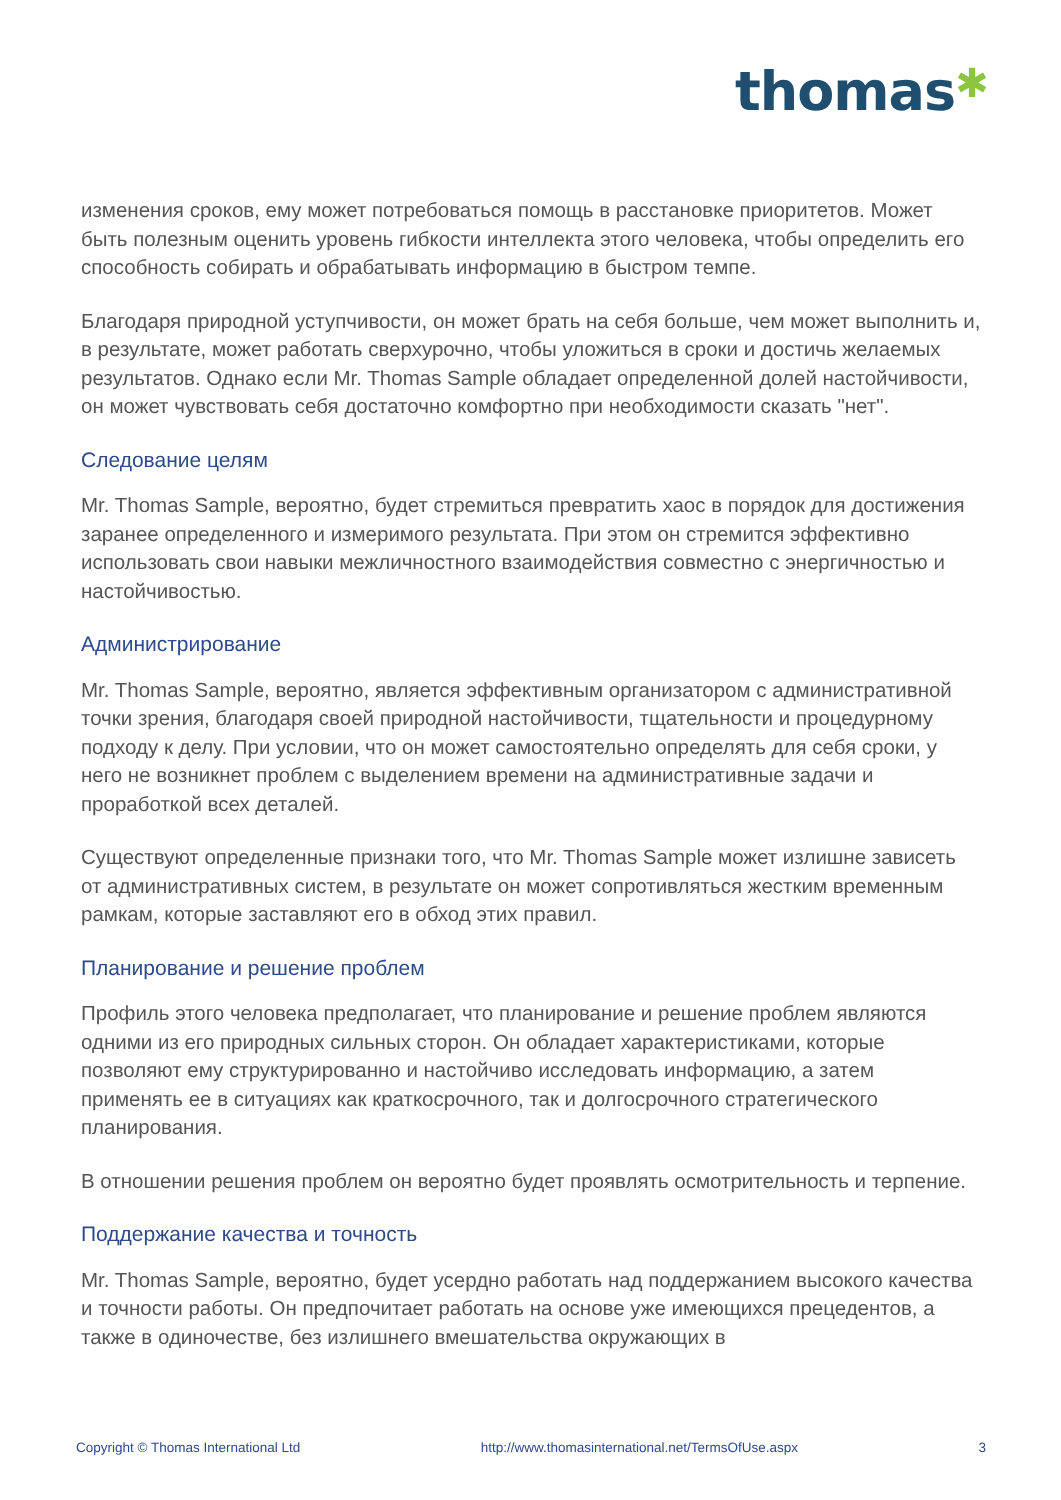thomas✱
изменения сроков, ему может потребоваться помощь в расстановке приоритетов. Может быть полезным оценить уровень гибкости интеллекта этого человека, чтобы определить его способность собирать и обрабатывать информацию в быстром темпе.
Благодаря природной уступчивости, он может брать на себя больше, чем может выполнить и, в результате, может работать сверхурочно, чтобы уложиться в сроки и достичь желаемых результатов. Однако если Mr. Thomas Sample обладает определенной долей настойчивости, он может чувствовать себя достаточно комфортно при необходимости сказать "нет".
Следование целям
Mr. Thomas Sample, вероятно, будет стремиться превратить хаос в порядок для достижения заранее определенного и измеримого результата. При этом он стремится эффективно использовать свои навыки межличностного взаимодействия совместно с энергичностью и настойчивостью.
Администрирование
Mr. Thomas Sample, вероятно, является эффективным организатором с административной точки зрения, благодаря своей природной настойчивости, тщательности и процедурному подходу к делу. При условии, что он может самостоятельно определять для себя сроки, у него не возникнет проблем с выделением времени на административные задачи и проработкой всех деталей.
Существуют определенные признаки того, что Mr. Thomas Sample может излишне зависеть от административных систем, в результате он может сопротивляться жестким временным рамкам, которые заставляют его в обход этих правил.
Планирование и решение проблем
Профиль этого человека предполагает, что планирование и решение проблем являются одними из его природных сильных сторон. Он обладает характеристиками, которые позволяют ему структурированно и настойчиво исследовать информацию, а затем применять ее в ситуациях как краткосрочного, так и долгосрочного стратегического планирования.
В отношении решения проблем он вероятно будет проявлять осмотрительность и терпение.
Поддержание качества и точность
Mr. Thomas Sample, вероятно, будет усердно работать над поддержанием высокого качества и точности работы. Он предпочитает работать на основе уже имеющихся прецедентов, а также в одиночестве, без излишнего вмешательства окружающих в
Copyright © Thomas International Ltd http://www.thomasinternational.net/TermsOfUse.aspx 3